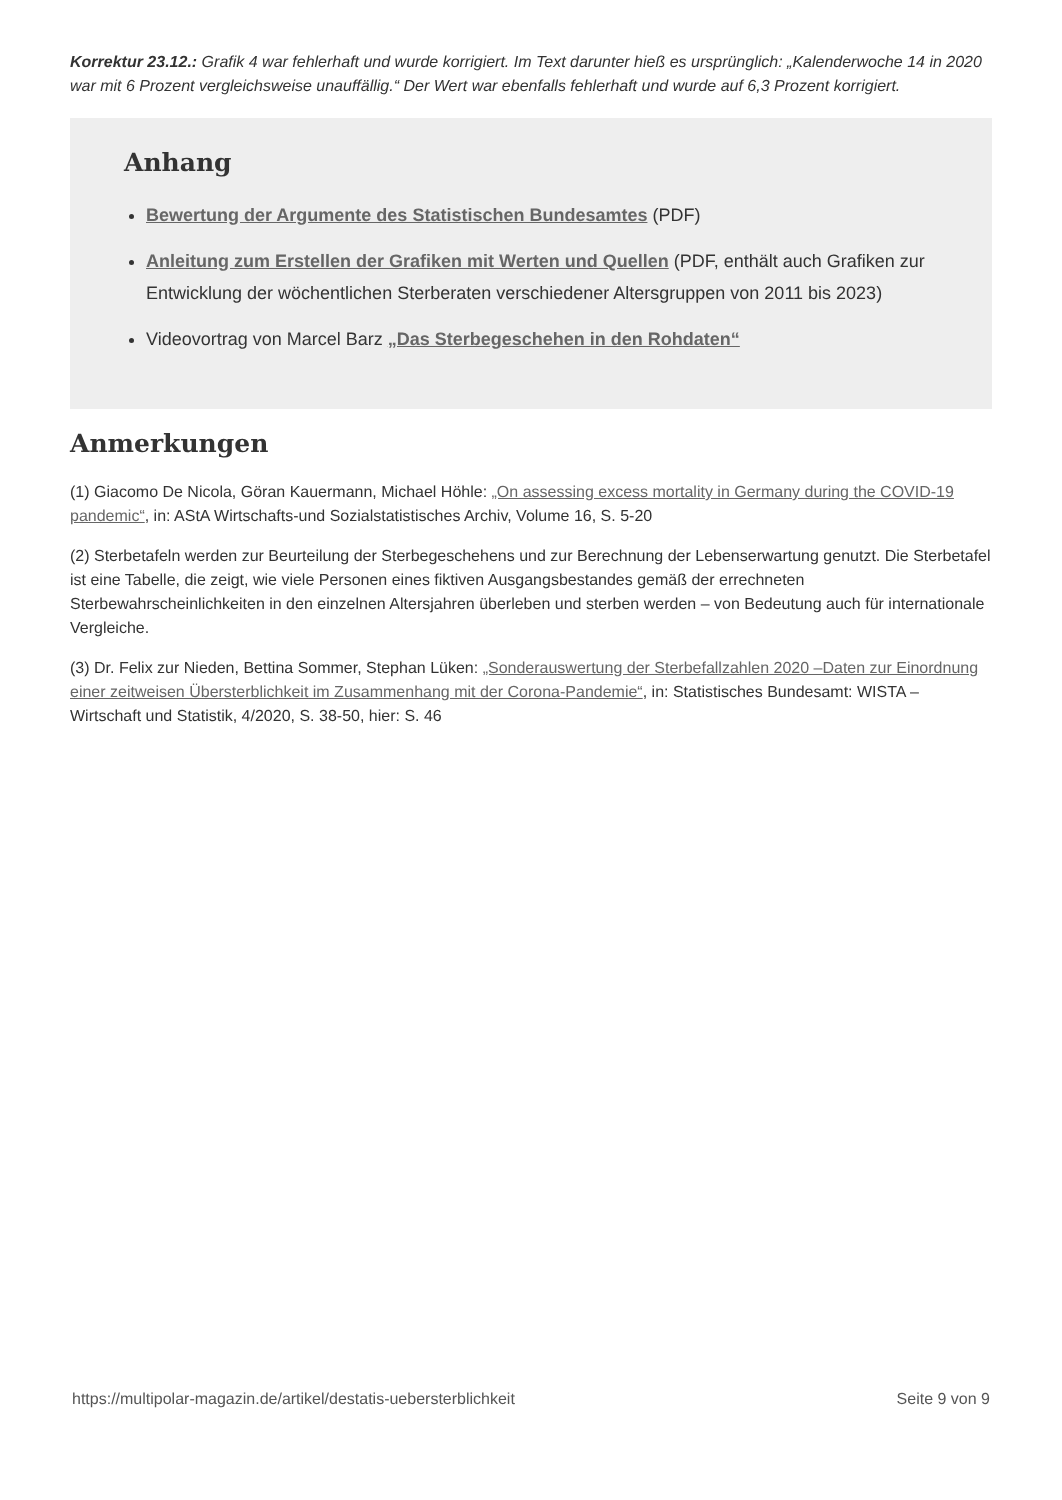Korrektur 23.12.: Grafik 4 war fehlerhaft und wurde korrigiert. Im Text darunter hieß es ursprünglich: „Kalenderwoche 14 in 2020 war mit 6 Prozent vergleichsweise unauffällig.“ Der Wert war ebenfalls fehlerhaft und wurde auf 6,3 Prozent korrigiert.
Anhang
Bewertung der Argumente des Statistischen Bundesamtes (PDF)
Anleitung zum Erstellen der Grafiken mit Werten und Quellen (PDF, enthält auch Grafiken zur Entwicklung der wöchentlichen Sterberaten verschiedener Altersgruppen von 2011 bis 2023)
Videovortrag von Marcel Barz „Das Sterbegeschehen in den Rohdaten“
Anmerkungen
(1) Giacomo De Nicola, Göran Kauermann, Michael Höhle: „On assessing excess mortality in Germany during the COVID-19 pandemic“, in: AStA Wirtschafts-und Sozialstatistisches Archiv, Volume 16, S. 5-20
(2) Sterbetafeln werden zur Beurteilung der Sterbegeschehens und zur Berechnung der Lebenserwartung genutzt. Die Sterbetafel ist eine Tabelle, die zeigt, wie viele Personen eines fiktiven Ausgangsbestandes gemäß der errechneten Sterbewahrscheinlichkeiten in den einzelnen Altersjahren überleben und sterben werden – von Bedeutung auch für internationale Vergleiche.
(3) Dr. Felix zur Nieden, Bettina Sommer, Stephan Lüken: „Sonderauswertung der Sterbefallzahlen 2020 –Daten zur Einordnung einer zeitweisen Übersterblichkeit im Zusammenhang mit der Corona-Pandemie“, in: Statistisches Bundesamt: WISTA – Wirtschaft und Statistik, 4/2020, S. 38-50, hier: S. 46
https://multipolar-magazin.de/artikel/destatis-uebersterblichkeit Seite 9 von 9